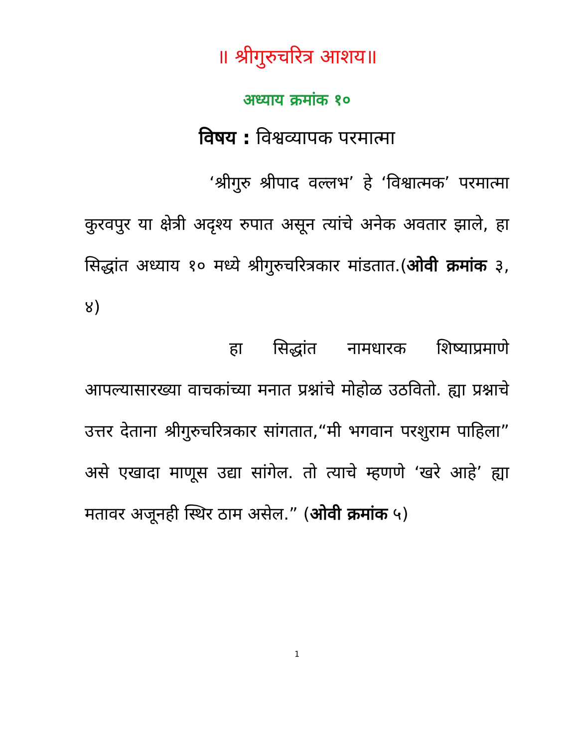॥ श्रीगुरुचरित्र आशय॥
अध्याय क्रमांक १०
विषय : विश्वव्यापक परमात्मा
‘श्रीगुरु श्रीपाद वल्लभ’ हे ‘विश्वात्मक’ परमात्मा कुरवपुर या क्षेत्री अदृश्य रुपात असून त्यांचे अनेक अवतार झाले, हा सिद्धांत अध्याय १० मध्ये श्रीगुरुचरित्रकार मांडतात.(ओवी क्रमांक ३, ४)
हा सिद्धांत नामधारक शिष्याप्रमाणे आपल्यासारख्या वाचकांच्या मनात प्रश्नांचे मोहोळ उठवितो. ह्या प्रश्नाचे उत्तर देताना श्रीगुरुचरित्रकार सांगतात,“मी भगवान परशुराम पाहिला” असे एखादा माणूस उद्या सांगेल. तो त्याचे म्हणणे ‘खरे आहे’ ह्या मतावर अजूनही स्थिर ठाम असेल.” (ओवी क्रमांक ५)
1